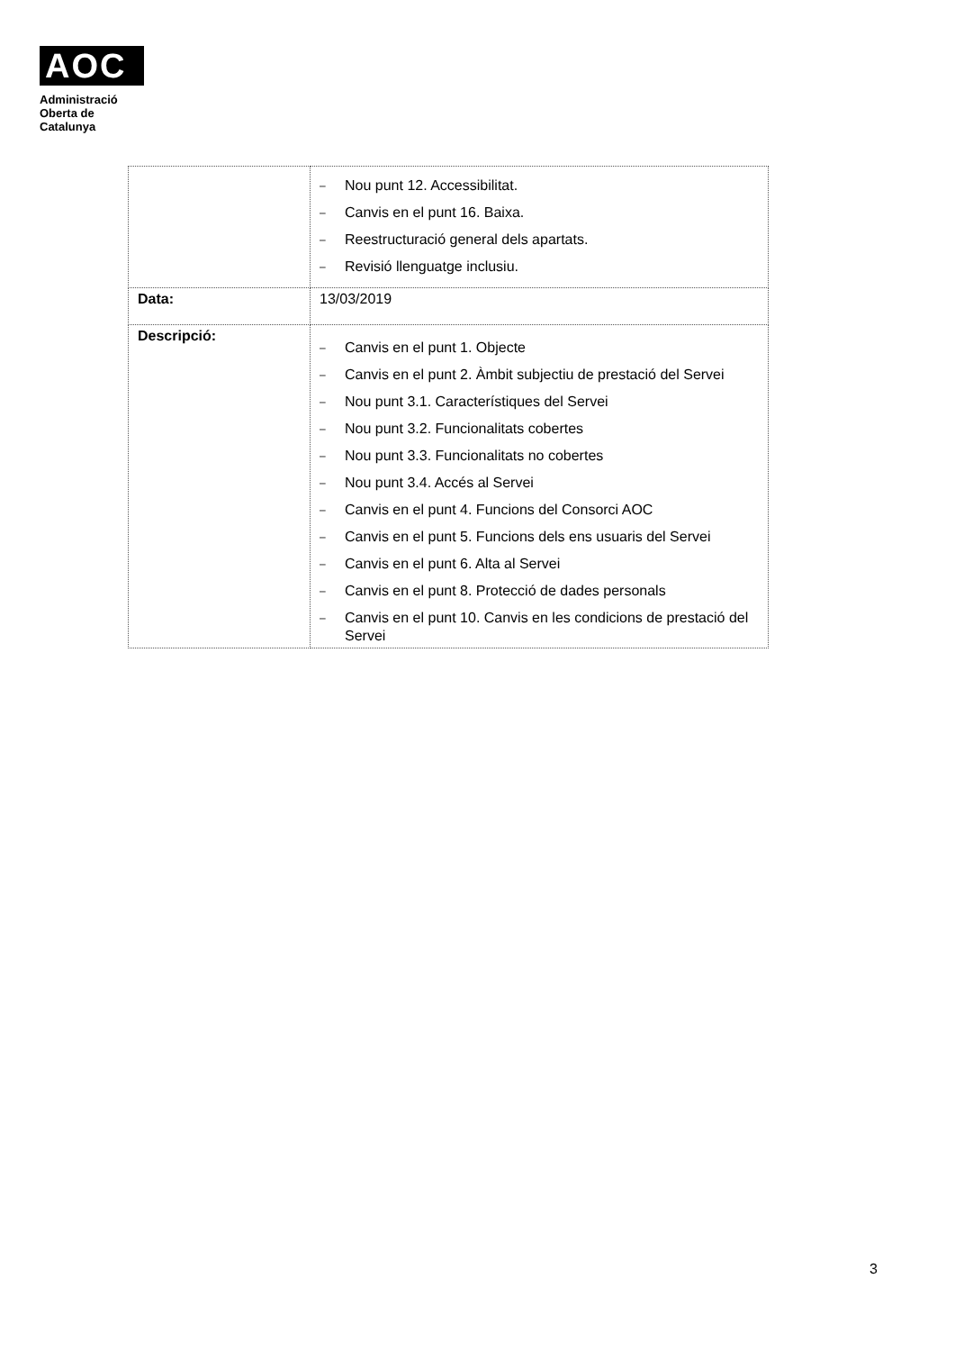AOC
Administració
Oberta de
Catalunya
| | – Nou punt 12. Accessibilitat. – Canvis en el punt 16. Baixa. – Reestructuració general dels apartats. – Revisió llenguatge inclusiu. |
| Data: | 13/03/2019 |
| Descripció: | – Canvis en el punt 1. Objecte – Canvis en el punt 2. Àmbit subjectiu de prestació del Servei – Nou punt 3.1. Característiques del Servei – Nou punt 3.2. Funcionalitats cobertes – Nou punt 3.3. Funcionalitats no cobertes – Nou punt 3.4. Accés al Servei – Canvis en el punt 4. Funcions del Consorci AOC – Canvis en el punt 5. Funcions dels ens usuaris del Servei – Canvis en el punt 6. Alta al Servei – Canvis en el punt 8. Protecció de dades personals – Canvis en el punt 10. Canvis en les condicions de prestació del Servei |
3